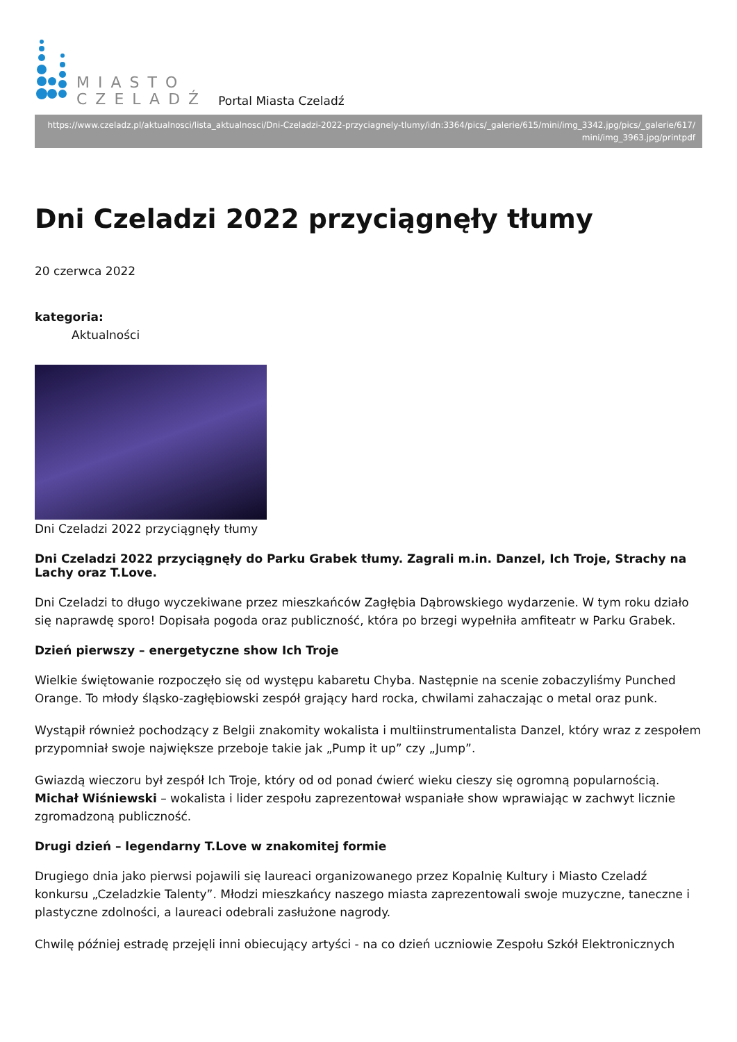MIASTO
CZELADŹ
Portal Miasta Czeladź
https://www.czeladz.pl/aktualnosci/lista_aktualnosci/Dni-Czeladzi-2022-przyciagnely-tlumy/idn:3364/pics/_galerie/615/mini/img_3342.jpg/pics/_galerie/617/ mini/img_3963.jpg/printpdf
Dni Czeladzi 2022 przyciągnęły tłumy
20 czerwca 2022
kategoria:
Aktualności
Dni Czeladzi 2022 przyciągnęły tłumy
Dni Czeladzi 2022 przyciągnęły do Parku Grabek tłumy. Zagrali m.in. Danzel, Ich Troje, Strachy na Lachy oraz T.Love.
Dni Czeladzi to długo wyczekiwane przez mieszkańców Zagłębia Dąbrowskiego wydarzenie. W tym roku działo się naprawdę sporo! Dopisała pogoda oraz publiczność, która po brzegi wypełniła amfiteatr w Parku Grabek.
Dzień pierwszy – energetyczne show Ich Troje
Wielkie świętowanie rozpoczęło się od występu kabaretu Chyba. Następnie na scenie zobaczyliśmy Punched Orange. To młody śląsko-zagłębiowski zespół grający hard rocka, chwilami zahaczając o metal oraz punk.
Wystąpił również pochodzący z Belgii znakomity wokalista i multiinstrumentalista Danzel, który wraz z zespołem przypomniał swoje największe przeboje takie jak „Pump it up” czy „Jump”.
Gwiazdą wieczoru był zespół Ich Troje, który od od ponad ćwierć wieku cieszy się ogromną popularnością. Michał Wiśniewski – wokalista i lider zespołu zaprezentował wspaniałe show wprawiając w zachwyt licznie zgromadzoną publiczność.
Drugi dzień – legendarny T.Love w znakomitej formie
Drugiego dnia jako pierwsi pojawili się laureaci organizowanego przez Kopalnię Kultury i Miasto Czeladź konkursu „Czeladzkie Talenty”. Młodzi mieszkańcy naszego miasta zaprezentowali swoje muzyczne, taneczne i plastyczne zdolności, a laureaci odebrali zasłużone nagrody.
Chwilę później estradę przejęli inni obiecujący artyści - na co dzień uczniowie Zespołu Szkół Elektronicznych